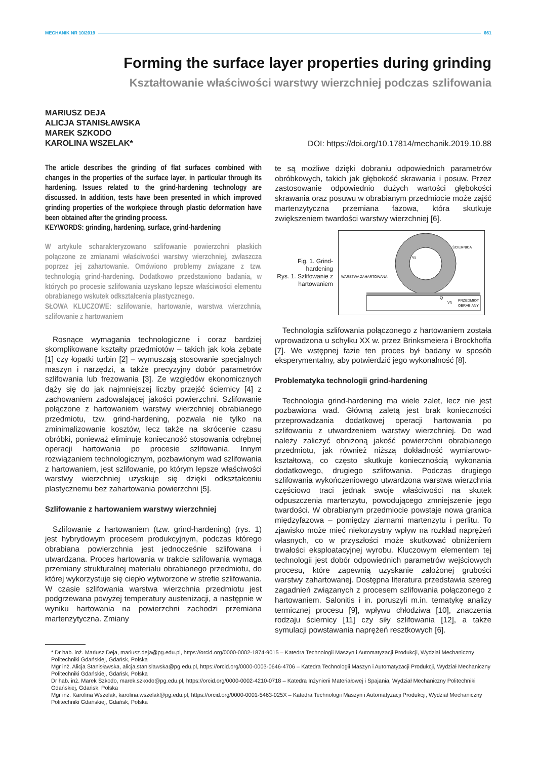MECHANIK NR 10/2019 661
Forming the surface layer properties during grinding
Kształtowanie właściwości warstwy wierzchniej podczas szlifowania
MARIUSZ DEJA
ALICJA STANISŁAWSKA
MAREK SZKODO
KAROLINA WSZELAK*
DOI: https://doi.org/10.17814/mechanik.2019.10.88
The article describes the grinding of flat surfaces combined with changes in the properties of the surface layer, in particular through its hardening. Issues related to the grind-hardening technology are discussed. In addition, tests have been presented in which improved grinding properties of the workpiece through plastic deformation have been obtained after the grinding process.
KEYWORDS: grinding, hardening, surface, grind-hardening
W artykule scharakteryzowano szlifowanie powierzchni płaskich połączone ze zmianami właściwości warstwy wierzchniej, zwłaszcza poprzez jej zahartowanie. Omówiono problemy związane z tzw. technologią grind-hardening. Dodatkowo przedstawiono badania, w których po procesie szlifowania uzyskano lepsze właściwości elementu obrabianego wskutek odkształcenia plastycznego.
SŁOWA KLUCZOWE: szlifowanie, hartowanie, warstwa wierzchnia, szlifowanie z hartowaniem
Rosnące wymagania technologiczne i coraz bardziej skomplikowane kształty przedmiotów – takich jak koła zębate [1] czy łopatki turbin [2] – wymuszają stosowanie specjalnych maszyn i narzędzi, a także precyzyjny dobór parametrów szlifowania lub frezowania [3]. Ze względów ekonomicznych dąży się do jak najmniejszej liczby przejść ściernicy [4] z zachowaniem zadowalającej jakości powierzchni. Szlifowanie połączone z hartowaniem warstwy wierzchniej obrabianego przedmiotu, tzw. grind-hardening, pozwala nie tylko na zminimalizowanie kosztów, lecz także na skrócenie czasu obróbki, ponieważ eliminuje konieczność stosowania odrębnej operacji hartowania po procesie szlifowania. Innym rozwiązaniem technologicznym, pozbawionym wad szlifowania z hartowaniem, jest szlifowanie, po którym lepsze właściwości warstwy wierzchniej uzyskuje się dzięki odkształceniu plastycznemu bez zahartowania powierzchni [5].
Szlifowanie z hartowaniem warstwy wierzchniej
Szlifowanie z hartowaniem (tzw. grind-hardening) (rys. 1) jest hybrydowym procesem produkcyjnym, podczas którego obrabiana powierzchnia jest jednocześnie szlifowana i utwardzana. Proces hartowania w trakcie szlifowania wymaga przemiany strukturalnej materiału obrabianego przedmiotu, do której wykorzystuje się ciepło wytworzone w strefie szlifowania. W czasie szlifowania warstwa wierzchnia przedmiotu jest podgrzewana powyżej temperatury austenizacji, a następnie w wyniku hartowania na powierzchni zachodzi przemiana martenzytyczna. Zmiany
te są możliwe dzięki dobraniu odpowiednich parametrów obróbkowych, takich jak głębokość skrawania i posuw. Przez zastosowanie odpowiednio dużych wartości głębokości skrawania oraz posuwu w obrabianym przedmiocie może zajść martenzytyczna przemiana fazowa, która skutkuje zwiększeniem twardości warstwy wierzchniej [6].
Fig. 1. Grind-hardening
Rys. 1. Szlifowanie z hartowaniem
ŚCIERNICA
WARSTWA ZAHARTOWANA
Q
PRZEDMIOT
OBRABIANY
Vs
Vft
Technologia szlifowania połączonego z hartowaniem została wprowadzona u schyłku XX w. przez Brinksmeiera i Brockhoffa [7]. We wstępnej fazie ten proces był badany w sposób eksperymentalny, aby potwierdzić jego wykonalność [8].
Problematyka technologii grind-hardening
Technologia grind-hardening ma wiele zalet, lecz nie jest pozbawiona wad. Główną zaletą jest brak konieczności przeprowadzania dodatkowej operacji hartowania po szlifowaniu z utwardzeniem warstwy wierzchniej. Do wad należy zaliczyć obniżoną jakość powierzchni obrabianego przedmiotu, jak również niższą dokładność wymiarowo-kształtową, co często skutkuje koniecznością wykonania dodatkowego, drugiego szlifowania. Podczas drugiego szlifowania wykończeniowego utwardzona warstwa wierzchnia częściowo traci jednak swoje właściwości na skutek odpuszczenia martenzytu, powodującego zmniejszenie jego twardości. W obrabianym przedmiocie powstaje nowa granica międzyfazowa – pomiędzy ziarnami martenzytu i perlitu. To zjawisko może mieć niekorzystny wpływ na rozkład naprężeń własnych, co w przyszłości może skutkować obniżeniem trwałości eksploatacyjnej wyrobu. Kluczowym elementem tej technologii jest dobór odpowiednich parametrów wejściowych procesu, które zapewnią uzyskanie założonej grubości warstwy zahartowanej. Dostępna literatura przedstawia szereg zagadnień związanych z procesem szlifowania połączonego z hartowaniem. Salonitis i in. poruszyli m.in. tematykę analizy termicznej procesu [9], wpływu chłodziwa [10], znaczenia rodzaju ściernicy [11] czy siły szlifowania [12], a także symulacji powstawania naprężeń resztkowych [6].
* Dr hab. inż. Mariusz Deja, mariusz.deja@pg.edu.pl, https://orcid.org/0000-0002-1874-9015 – Katedra Technologii Maszyn i Automatyzacji Produkcji, Wydział Mechaniczny Politechniki Gdańskiej, Gdańsk, Polska
Mgr inż. Alicja Stanisławska, alicja.stanislawska@pg.edu.pl, https://orcid.org/0000-0003-0646-4706 – Katedra Technologii Maszyn i Automatyzacji Produkcji, Wydział Mechaniczny Politechniki Gdańskiej, Gdańsk, Polska
Dr hab. inż. Marek Szkodo, marek.szkodo@pg.edu.pl, https://orcid.org/0000-0002-4210-0718 – Katedra Inżynierii Materiałowej i Spajania, Wydział Mechaniczny Politechniki Gdańskiej, Gdańsk, Polska
Mgr inż. Karolina Wszelak, karolina.wszelak@pg.edu.pl, https://orcid.org/0000-0001-5463-025X – Katedra Technologii Maszyn i Automatyzacji Produkcji, Wydział Mechaniczny Politechniki Gdańskiej, Gdańsk, Polska